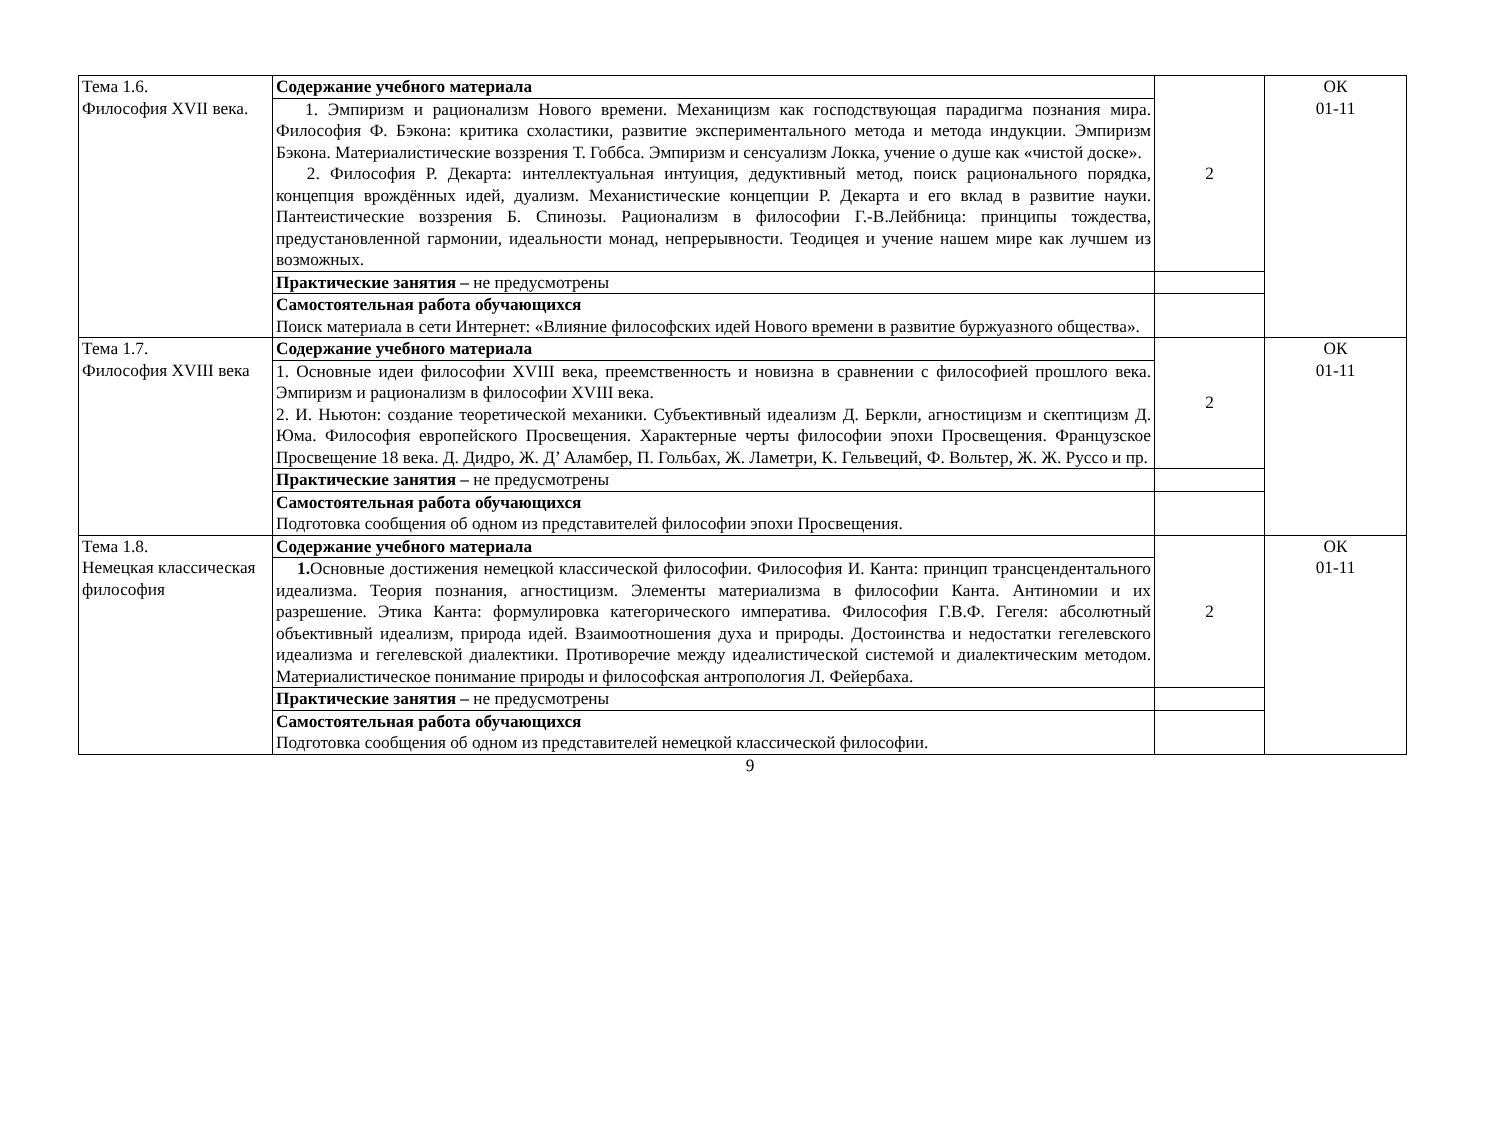| Тема 1.6. Философия XVII века. | Содержание учебного материала | 2 | ОК 01-11 |
| | 1. Эмпиризм и рационализм Нового времени. Механицизм как господствующая парадигма познания мира. Философия Ф. Бэкона: критика схоластики, развитие экспериментального метода и метода индукции. Эмпиризм Бэкона. Материалистические воззрения Т. Гоббса. Эмпиризм и сенсуализм Локка, учение о душе как «чистой доске». 2. Философия Р. Декарта: интеллектуальная интуиция, дедуктивный метод, поиск рационального порядка, концепция врождённых идей, дуализм. Механистические концепции Р. Декарта и его вклад в развитие науки. Пантеистические воззрения Б. Спинозы. Рационализм в философии Г.-В.Лейбница: принципы тождества, предустановленной гармонии, идеальности монад, непрерывности. Теодицея и учение нашем мире как лучшем из возможных. | | |
| | Практические занятия – не предусмотрены | | |
| | Самостоятельная работа обучающихся Поиск материала в сети Интернет: «Влияние философских идей Нового времени в развитие буржуазного общества». | | |
| Тема 1.7. Философия XVIII века | Содержание учебного материала | 2 | ОК 01-11 |
| | 1. Основные идеи философии XVIII века, преемственность и новизна в сравнении с философией прошлого века. Эмпиризм и рационализм в философии XVIII века. 2. И. Ньютон: создание теоретической механики. Субъективный идеализм Д. Беркли, агностицизм и скептицизм Д. Юма. Философия европейского Просвещения. Характерные черты философии эпохи Просвещения. Французское Просвещение 18 века. Д. Дидро, Ж. Д’ Аламбер, П. Гольбах, Ж. Ламетри, К. Гельвеций, Ф. Вольтер, Ж. Ж. Руссо и пр. | | |
| | Практические занятия – не предусмотрены | | |
| | Самостоятельная работа обучающихся Подготовка сообщения об одном из представителей философии эпохи Просвещения. | | |
| Тема 1.8. Немецкая классическая философия | Содержание учебного материала | 2 | ОК 01-11 |
| | 1. Основные достижения немецкой классической философии. Философия И. Канта: принцип трансцендентального идеализма. Теория познания, агностицизм. Элементы материализма в философии Канта. Антиномии и их разрешение. Этика Канта: формулировка категорического императива. Философия Г.В.Ф. Гегеля: абсолютный объективный идеализм, природа идей. Взаимоотношения духа и природы. Достоинства и недостатки гегелевского идеализма и гегелевской диалектики. Противоречие между идеалистической системой и диалектическим методом. Материалистическое понимание природы и философская антропология Л. Фейербаха. | | |
| | Практические занятия – не предусмотрены | | |
| | Самостоятельная работа обучающихся Подготовка сообщения об одном из представителей немецкой классической философии. | | |
9